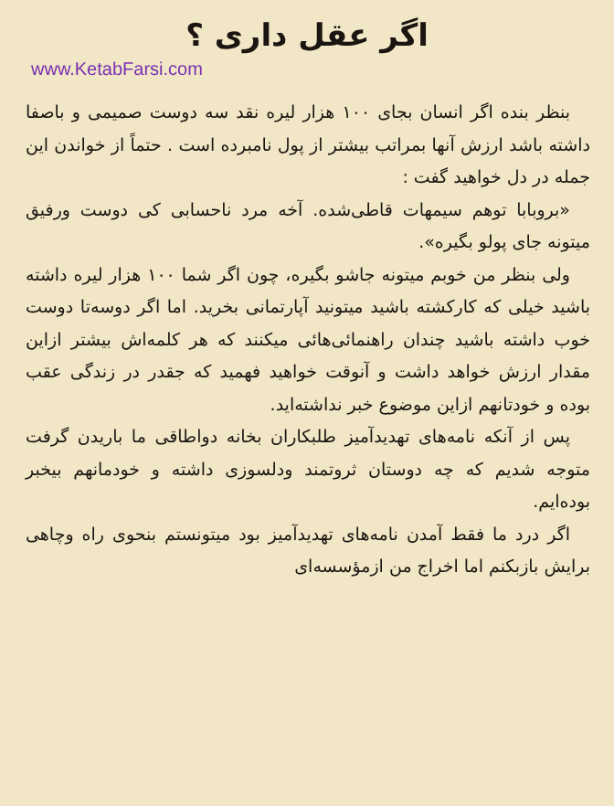اگر عقل داری ؟
www.KetabFarsi.com
بنظر بنده اگر انسان بجای ۱۰۰ هزار لیره نقد سه دوست صمیمی و باصفا داشته باشد ارزش آنها بمراتب بیشتر از پول نامبرده است . حتماً از خواندن این جمله در دل خواهید گفت :
«بروبابا توهم سیمهات قاطی‌شده. آخه مرد ناحسابی کی دوست ورفیق میتونه جای پولو بگیره».
ولی بنظر من خوبم میتونه جاشو بگیره، چون اگر شما ۱۰۰ هزار لیره داشته باشید خیلی که کارکشته باشید میتونید آپارتمانی بخرید. اما اگر دوسه‌تا دوست خوب داشته باشید چندان راهنمائی‌هائی میکنند که هر کلمه‌اش بیشتر ازاین مقدار ارزش خواهد داشت و آنوقت خواهید فهمید که جقدر در زندگی عقب بوده و خودتانهم ازاین موضوع خبر نداشته‌اید.
پس از آنکه نامه‌های تهدیدآمیز طلبکاران بخانه دواطاقی ما باریدن گرفت متوجه شدیم که چه دوستان ثروتمند ودلسوزی داشته و خودمانهم بیخبر بوده‌ایم.
اگر درد ما فقط آمدن نامه‌های تهدیدآمیز بود میتونستم بنحوی راه وچاهی برایش بازبکنم اما اخراج من ازمؤسسه‌ای